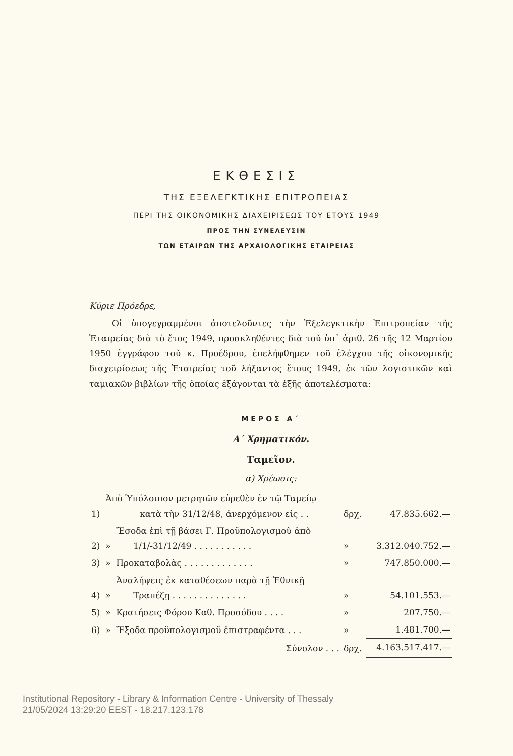ΕΚΘΕΣΙΣ
ΤΗΣ ΕΞΕΛΕΓΚΤΙΚΗΣ ΕΠΙΤΡΟΠΕΙΑΣ
ΠΕΡΙ ΤΗΣ ΟΙΚΟΝΟΜΙΚΗΣ ΔΙΑΧΕΙΡΙΣΕΩΣ ΤΟΥ ΕΤΟΥΣ 1949
ΠΡΟΣ ΤΗΝ ΣΥΝΕΛΕΥΣΙΝ
ΤΩΝ ΕΤΑΙΡΩΝ ΤΗΣ ΑΡΧΑΙΟΛΟΓΙΚΗΣ ΕΤΑΙΡΕΙΑΣ
Κύριε Πρόεδρε,
Οἱ ὑπογεγραμμένοι ἀποτελοῦντες τὴν Ἐξελεγκτικὴν Ἐπιτροπείαν τῆς Ἑταιρείας διὰ τὸ ἔτος 1949, προσκληθέντες διὰ τοῦ ὑπ᾽ ἀριθ. 26 τῆς 12 Μαρτίου 1950 ἐγγράφου τοῦ κ. Προέδρου, ἐπελήφθημεν τοῦ ἐλέγχου τῆς οἰκονομικῆς διαχειρίσεως τῆς Ἑταιρείας τοῦ λήξαντος ἔτους 1949, ἐκ τῶν λογιστικῶν καὶ ταμιακῶν βιβλίων τῆς ὁποίας ἐξάγονται τὰ ἑξῆς ἀποτελέσματα:
ΜΕΡΟΣ Α΄
Α΄ Χρηματικόν.
Ταμεῖον.
α) Χρέωσις:
| 1) | Ἀπὸ Ὑπόλοιπον μετρητῶν εὑρεθὲν ἐν τῷ Ταμείῳ κατὰ τὴν 31/12/48, ἀνερχόμενον εἰς . . | | δρχ. | 47.835.662.— |
| 2) | » | Ἔσοδα ἐπὶ τῇ βάσει Γ. Προϋπολογισμοῦ ἀπὸ 1/1/-31/12/49 . . . . . . . . . . . | » | 3.312.040.752.— |
| 3) | » | Προκαταβολὰς . . . . . . . . . . . . . | » | 747.850.000.— |
| 4) | » | Ἀναλήψεις ἐκ καταθέσεων παρὰ τῇ Ἐθνικῇ Τραπέζῃ . . . . . . . . . . . . . . | » | 54.101.553.— |
| 5) | » | Κρατήσεις Φόρου Καθ. Προσόδου . . . . | » | 207.750.— |
| 6) | » | Ἔξοδα προϋπολογισμοῦ ἐπιστραφέντα . . . | » | 1.481.700.— |
| Σύνολον . . . | | | δρχ. | 4.163.517.417.— |
Institutional Repository - Library & Information Centre - University of Thessaly
21/05/2024 13:29:20 EEST - 18.217.123.178